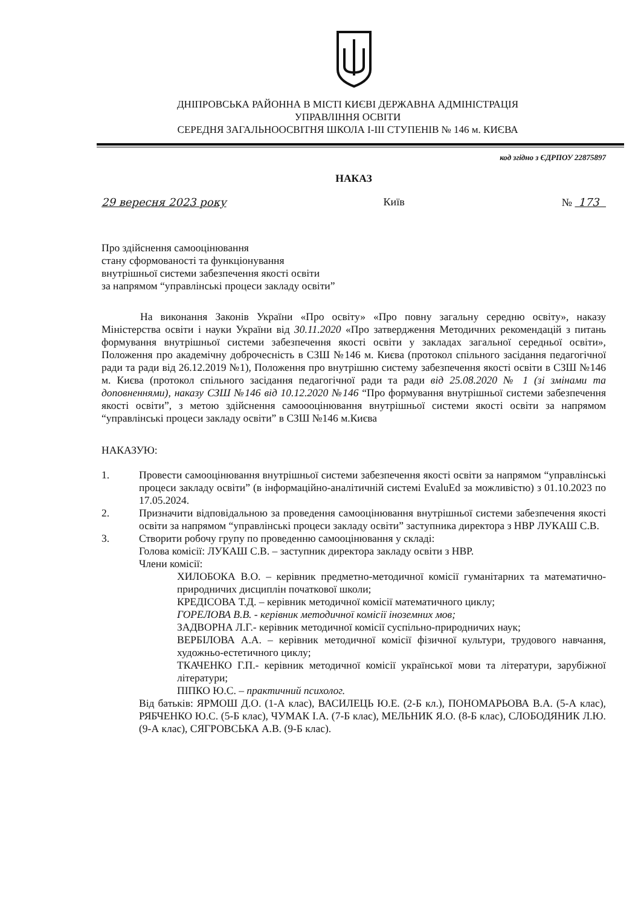ДНІПРОВСЬКА РАЙОННА В МІСТІ КИЄВІ ДЕРЖАВНА АДМІНІСТРАЦІЯ
УПРАВЛІННЯ ОСВІТИ
СЕРЕДНЯ ЗАГАЛЬНООСВІТНЯ ШКОЛА І-ІІІ СТУПЕНІВ № 146 м. КИЄВА
код згідно з ЄДРПОУ 22875897
НАКАЗ
29 вересня 2023 року Київ № 173
Про здійснення самооцінювання
стану сформованості та функціонування
внутрішньої системи забезпечення якості освіти
за напрямом “управлінські процеси закладу освіти”
На виконання Законів України «Про освіту» «Про повну загальну середню освіту», наказу Міністерства освіти і науки України від 30.11.2020 «Про затвердження Методичних рекомендацій з питань формування внутрішньої системи забезпечення якості освіти у закладах загальної середньої освіти», Положення про академічну доброчесність в СЗШ №146 м. Києва (протокол спільного засідання педагогічної ради та ради від 26.12.2019 №1), Положення про внутрішню систему забезпечення якості освіти в СЗШ №146 м. Києва (протокол спільного засідання педагогічної ради та ради від 25.08.2020 № 1 (зі змінами та доповненнями), наказу СЗШ №146 від 10.12.2020 №146 “Про формування внутрішньої системи забезпечення якості освіти”, з метою здійснення самоооцінювання внутрішньої системи якості освіти за напрямом “управлінські процеси закладу освіти” в СЗШ №146 м.Києва
НАКАЗУЮ:
1. Провести самооцінювання внутрішньої системи забезпечення якості освіти за напрямом “управлінські процеси закладу освіти” (в інформаційно-аналітичній системі EvaluEd за можливістю) з 01.10.2023 по 17.05.2024.
2. Призначити відповідальною за проведення самооцінювання внутрішньої системи забезпечення якості освіти за напрямом “управлінські процеси закладу освіти” заступника директора з НВР ЛУКАШ С.В.
3. Створити робочу групу по проведенню самооцінювання у складі:
Голова комісії: ЛУКАШ С.В. – заступник директора закладу освіти з НВР.
Члени комісії:
ХИЛОБОКА В.О. – керівник предметно-методичної комісії гуманітарних та математично-природничих дисциплін початкової школи;
КРЕДІСОВА Т.Д. – керівник методичної комісії математичного циклу;
ГОРЕЛОВА В.В. - керівник методичної комісії іноземних мов;
ЗАДВОРНА Л.Г.- керівник методичної комісії суспільно-природничих наук;
ВЕРБІЛОВА А.А. – керівник методичної комісії фізичної культури, трудового навчання, художньо-естетичного циклу;
ТКАЧЕНКО Г.П.- керівник методичної комісії української мови та літератури, зарубіжної літератури;
ПІПКО Ю.С. – практичний психолог.
Від батьків: ЯРМОШ Д.О. (1-А клас), ВАСИЛЕЦЬ Ю.Е. (2-Б кл.), ПОНОМАРЬОВА В.А. (5-А клас), РЯБЧЕНКО Ю.С. (5-Б клас), ЧУМАК І.А. (7-Б клас), МЕЛЬНИК Я.О. (8-Б клас), СЛОБОДЯНИК Л.Ю. (9-А клас), СЯГРОВСЬКА А.В. (9-Б клас).